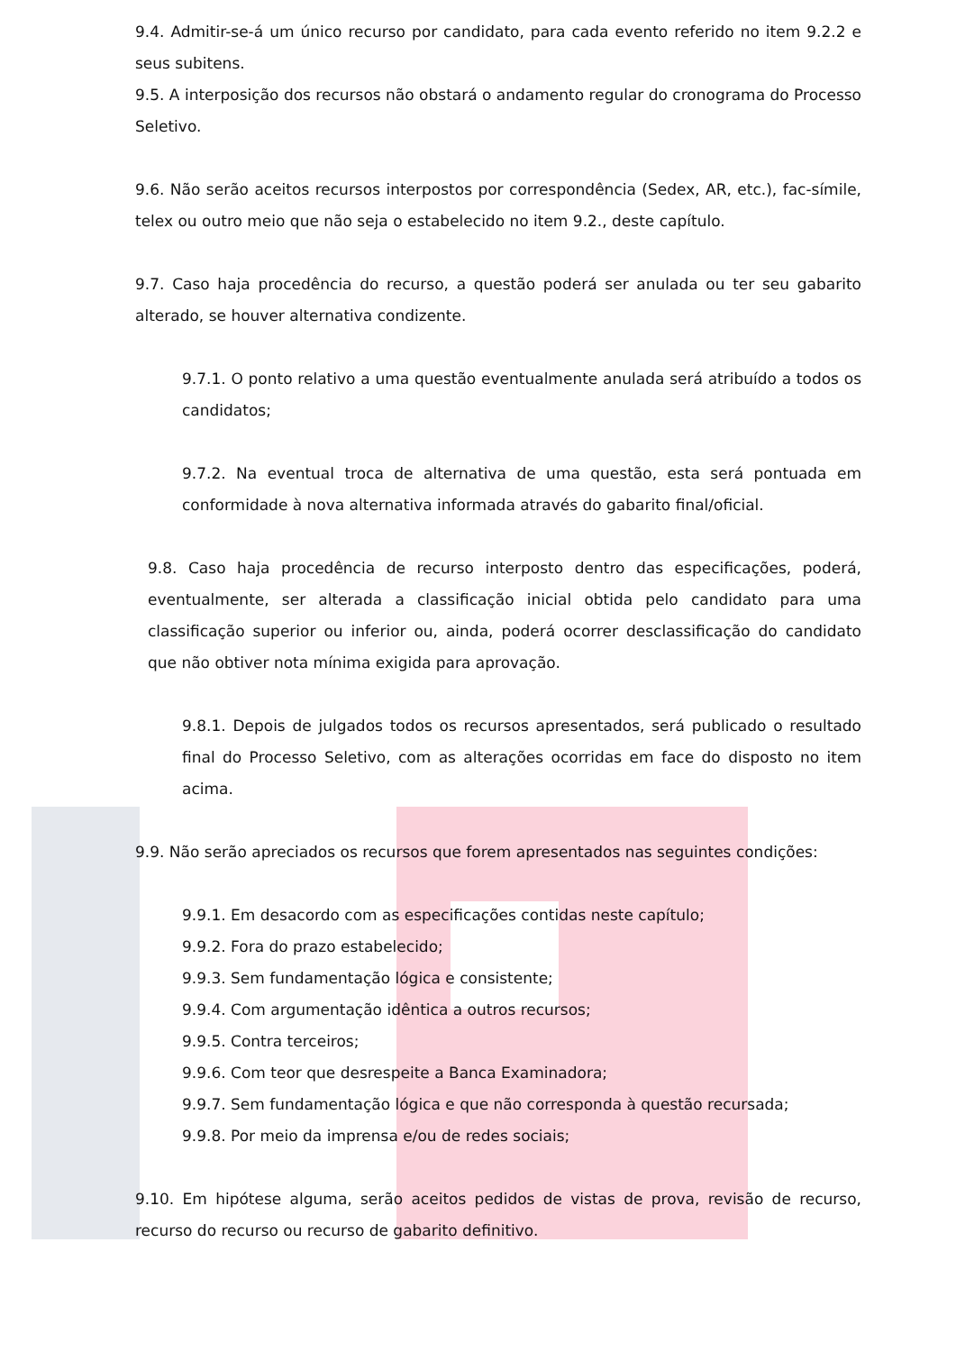9.4. Admitir-se-á um único recurso por candidato, para cada evento referido no item 9.2.2 e seus subitens.
9.5. A interposição dos recursos não obstará o andamento regular do cronograma do Processo Seletivo.
9.6. Não serão aceitos recursos interpostos por correspondência (Sedex, AR, etc.), fac-símile, telex ou outro meio que não seja o estabelecido no item 9.2., deste capítulo.
9.7. Caso haja procedência do recurso, a questão poderá ser anulada ou ter seu gabarito alterado, se houver alternativa condizente.
9.7.1. O ponto relativo a uma questão eventualmente anulada será atribuído a todos os candidatos;
9.7.2. Na eventual troca de alternativa de uma questão, esta será pontuada em conformidade à nova alternativa informada através do gabarito final/oficial.
9.8. Caso haja procedência de recurso interposto dentro das especificações, poderá, eventualmente, ser alterada a classificação inicial obtida pelo candidato para uma classificação superior ou inferior ou, ainda, poderá ocorrer desclassificação do candidato que não obtiver nota mínima exigida para aprovação.
9.8.1. Depois de julgados todos os recursos apresentados, será publicado o resultado final do Processo Seletivo, com as alterações ocorridas em face do disposto no item acima.
9.9. Não serão apreciados os recursos que forem apresentados nas seguintes condições:
9.9.1. Em desacordo com as especificações contidas neste capítulo;
9.9.2. Fora do prazo estabelecido;
9.9.3. Sem fundamentação lógica e consistente;
9.9.4. Com argumentação idêntica a outros recursos;
9.9.5. Contra terceiros;
9.9.6. Com teor que desrespeite a Banca Examinadora;
9.9.7. Sem fundamentação lógica e que não corresponda à questão recursada;
9.9.8. Por meio da imprensa e/ou de redes sociais;
9.10. Em hipótese alguma, serão aceitos pedidos de vistas de prova, revisão de recurso, recurso do recurso ou recurso de gabarito definitivo.